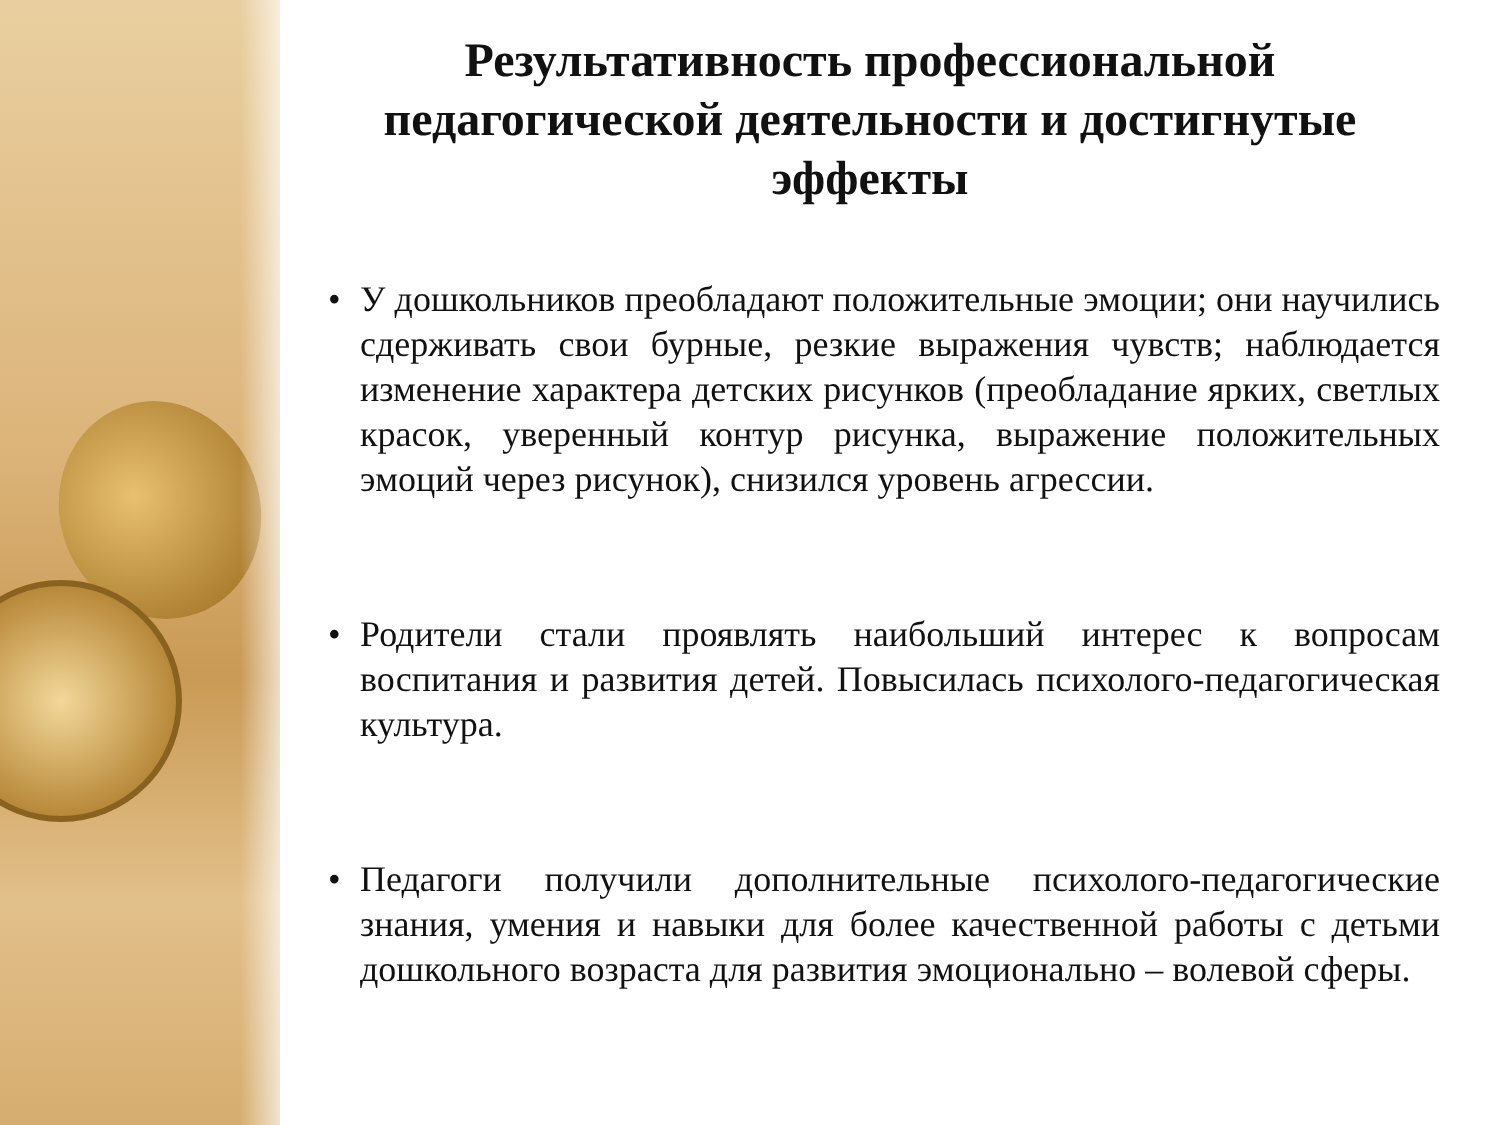Результативность профессиональной
педагогической деятельности и достигнутые эффекты
• У дошкольников преобладают положительные эмоции; они научились сдерживать свои бурные, резкие выражения чувств; наблюдается изменение характера детских рисунков (преобладание ярких, светлых красок, уверенный контур рисунка, выражение положительных эмоций через рисунок), снизился уровень агрессии.
• Родители стали проявлять наибольший интерес к вопросам воспитания и развития детей. Повысилась психолого-педагогическая культура.
• Педагоги получили дополнительные психолого-педагогические знания, умения и навыки для более качественной работы с детьми дошкольного возраста для развития эмоционально – волевой сферы.